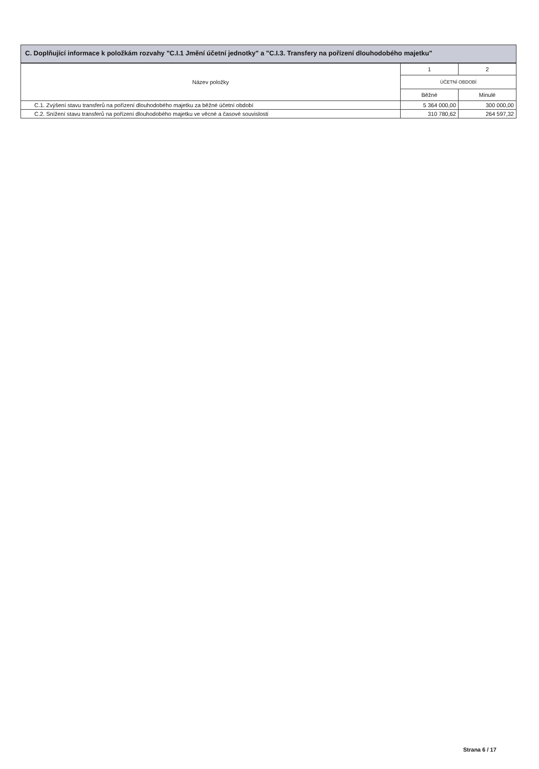C. Doplňující informace k položkám rozvahy "C.I.1 Jmění účetní jednotky" a "C.I.3. Transfery na pořízení dlouhodobého majetku"
| Název položky | 1 | 2 |
| --- | --- | --- |
| | ÚČETNÍ OBDOBÍ | |
| | Běžné | Minulé |
| C.1. Zvýšení stavu transferů na pořízení dlouhodobého majetku za běžné účetní období | 5 364 000,00 | 300 000,00 |
| C.2. Snížení stavu transferů na pořízení dlouhodobého majetku ve věcné a časové souvislosti | 310 780,62 | 264 597,32 |
Strana 6 / 17